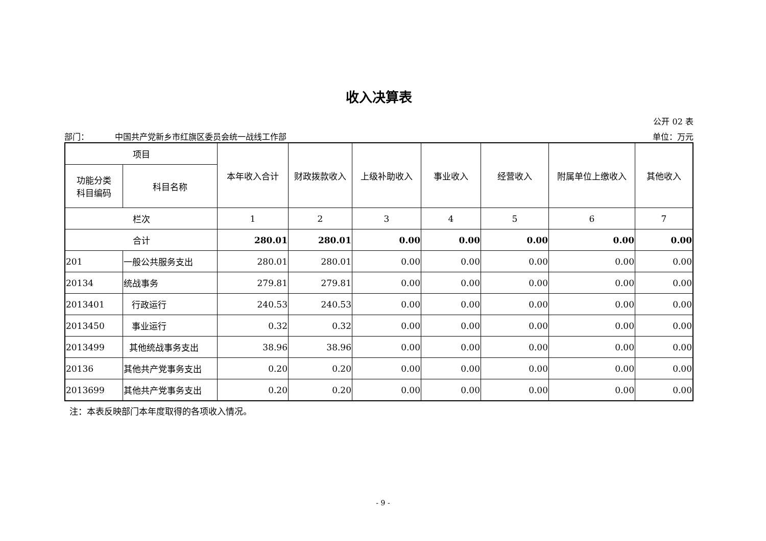收入决算表
公开 02 表
部门： 中国共产党新乡市红旗区委员会统一战线工作部 单位：万元
| 项目 | | 本年收入合计 | 财政拨款收入 | 上级补助收入 | 事业收入 | 经营收入 | 附属单位上缴收入 | 其他收入 |
| --- | --- | --- | --- | --- | --- | --- | --- | --- |
| 功能分类 科目编码 | 科目名称 | | | | | | | |
| 栏次 | | 1 | 2 | 3 | 4 | 5 | 6 | 7 |
| 合计 | | 280.01 | 280.01 | 0.00 | 0.00 | 0.00 | 0.00 | 0.00 |
| 201 | 一般公共服务支出 | 280.01 | 280.01 | 0.00 | 0.00 | 0.00 | 0.00 | 0.00 |
| 20134 | 统战事务 | 279.81 | 279.81 | 0.00 | 0.00 | 0.00 | 0.00 | 0.00 |
| 2013401 | 行政运行 | 240.53 | 240.53 | 0.00 | 0.00 | 0.00 | 0.00 | 0.00 |
| 2013450 | 事业运行 | 0.32 | 0.32 | 0.00 | 0.00 | 0.00 | 0.00 | 0.00 |
| 2013499 | 其他统战事务支出 | 38.96 | 38.96 | 0.00 | 0.00 | 0.00 | 0.00 | 0.00 |
| 20136 | 其他共产党事务支出 | 0.20 | 0.20 | 0.00 | 0.00 | 0.00 | 0.00 | 0.00 |
| 2013699 | 其他共产党事务支出 | 0.20 | 0.20 | 0.00 | 0.00 | 0.00 | 0.00 | 0.00 |
注：本表反映部门本年度取得的各项收入情况。
- 9 -